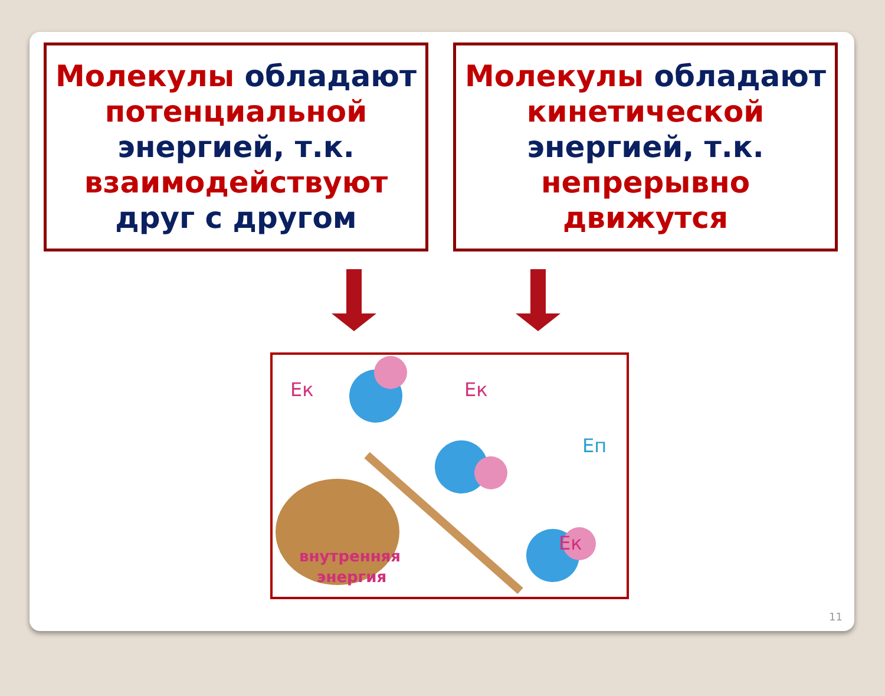Молекулы обладают потенциальной энергией, т.к. взаимодействуют друг с другом
Молекулы обладают кинетической энергией, т.к. непрерывно движутся
Ек
Ек
Еп
Ек
внутренняя
энергия
11